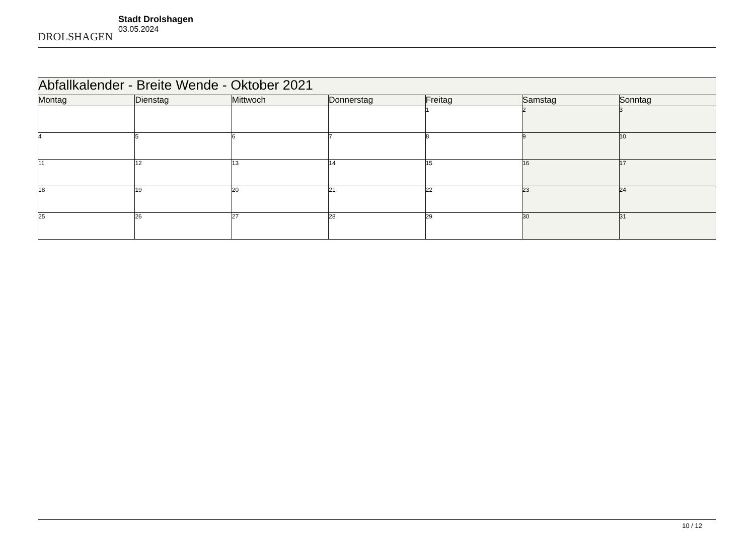DROLSHAGEN
Stadt Drolshagen
03.05.2024
| Abfallkalender - Breite Wende - Oktober 2021 | | | | | | |
| Montag | Dienstag | Mittwoch | Donnerstag | Freitag | Samstag | Sonntag |
| | | | | 1 | 2 | 3 |
| 4 | 5 | 6 | 7 | 8 | 9 | 10 |
| 11 | 12 | 13 | 14 | 15 | 16 | 17 |
| 18 | 19 | 20 | 21 | 22 | 23 | 24 |
| 25 | 26 | 27 | 28 | 29 | 30 | 31 |
10 / 12